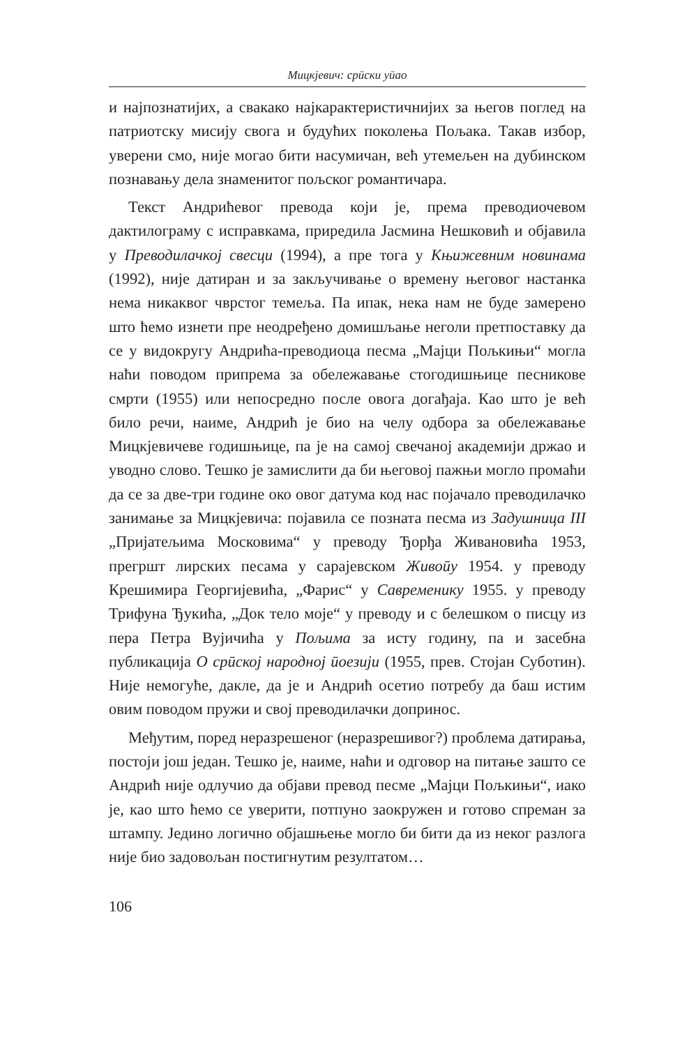Мицкјевич: срӣски уӣао
и најпознатијих, а свакако најкарактеристичнијих за његов поглед на патриотску мисију свога и будућих поколења Пољака. Такав избор, уверени смо, није могао бити насумичан, већ утемељен на дубинском познавању дела знаменитог пољског романтичара.
Текст Андрићевог превода који је, према преводиочевом дактилограму с исправкама, приредила Јасмина Нешковић и објавила у Преводилачкој свесци (1994), а пре тога у Књижевним новинама (1992), није датиран и за закључивање о времену његовог настанка нема никаквог чврстог темеља. Па ипак, нека нам не буде замерено што ћемо изнети пре неодређено домишљање неголи претпоставку да се у видокругу Андрића-преводиоца песма „Мајци Пољкињи“ могла наћи поводом припрема за обележавање стогодишњице песникове смрти (1955) или непосредно после овога догађаја. Као што је већ било речи, наиме, Андрић је био на челу одбора за обележавање Мицкјевичеве годишњице, па је на самој свечаној академији држао и уводно слово. Тешко је замислити да би његовој пажњи могло промаћи да се за две-три године око овог датума код нас појачало преводилачко занимање за Мицкјевича: појавила се позната песма из Задушница III „Пријатељима Московима“ у преводу Ђорђа Живановића 1953, прегршт лирских песама у сарајевском Живоӣу 1954. у преводу Крешимира Георгијевића, „Фарис“ у Савременику 1955. у преводу Трифуна Ђукића, „Док тело моје“ у преводу и с белешком о писцу из пера Петра Вујичића у Пољима за исту годину, па и засебна публикација О срӣској народној ӣоезији (1955, прев. Стојан Суботин). Није немогуће, дакле, да је и Андрић осетио потребу да баш истим овим поводом пружи и свој преводилачки допринос.
Међутим, поред неразрешеног (неразрешивог?) проблема датирања, постоји још један. Тешко је, наиме, наћи и одговор на питање зашто се Андрић није одлучио да објави превод песме „Мајци Пољкињи“, иако је, као што ћемо се уверити, потпуно заокружен и готово спреман за штампу. Једино логично објашњење могло би бити да из неког разлога није био задовољан постигнутим резултатом…
106